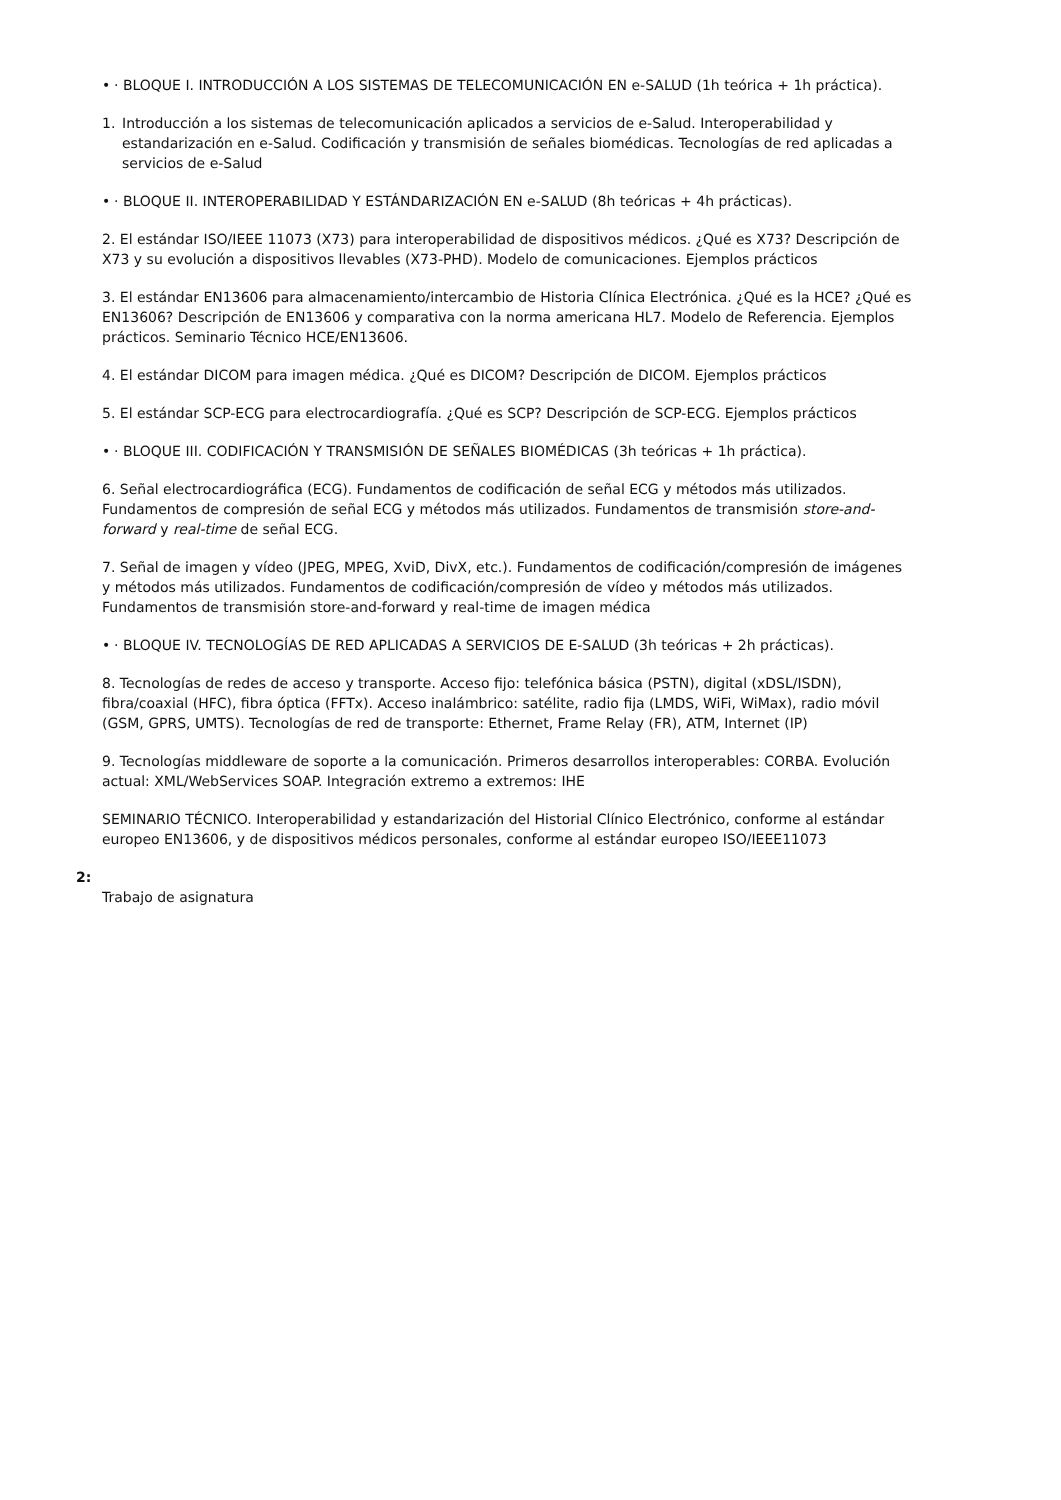• · BLOQUE I. INTRODUCCIÓN A LOS SISTEMAS DE TELECOMUNICACIÓN EN e-SALUD (1h teórica + 1h práctica).
1. Introducción a los sistemas de telecomunicación aplicados a servicios de e-Salud. Interoperabilidad y estandarización en e-Salud. Codificación y transmisión de señales biomédicas. Tecnologías de red aplicadas a servicios de e-Salud
• · BLOQUE II. INTEROPERABILIDAD Y ESTÁNDARIZACIÓN EN e-SALUD (8h teóricas + 4h prácticas).
2. El estándar ISO/IEEE 11073 (X73) para interoperabilidad de dispositivos médicos. ¿Qué es X73? Descripción de X73 y su evolución a dispositivos llevables (X73-PHD). Modelo de comunicaciones. Ejemplos prácticos
3. El estándar EN13606 para almacenamiento/intercambio de Historia Clínica Electrónica. ¿Qué es la HCE? ¿Qué es EN13606? Descripción de EN13606 y comparativa con la norma americana HL7. Modelo de Referencia. Ejemplos prácticos. Seminario Técnico HCE/EN13606.
4. El estándar DICOM para imagen médica. ¿Qué es DICOM? Descripción de DICOM. Ejemplos prácticos
5. El estándar SCP-ECG para electrocardiografía. ¿Qué es SCP? Descripción de SCP-ECG. Ejemplos prácticos
• · BLOQUE III. CODIFICACIÓN Y TRANSMISIÓN DE SEÑALES BIOMÉDICAS (3h teóricas + 1h práctica).
6. Señal electrocardiográfica (ECG). Fundamentos de codificación de señal ECG y métodos más utilizados. Fundamentos de compresión de señal ECG y métodos más utilizados. Fundamentos de transmisión store-and-forward y real-time de señal ECG.
7. Señal de imagen y vídeo (JPEG, MPEG, XviD, DivX, etc.). Fundamentos de codificación/compresión de imágenes y métodos más utilizados. Fundamentos de codificación/compresión de vídeo y métodos más utilizados. Fundamentos de transmisión store-and-forward y real-time de imagen médica
• · BLOQUE IV. TECNOLOGÍAS DE RED APLICADAS A SERVICIOS DE E-SALUD (3h teóricas + 2h prácticas).
8. Tecnologías de redes de acceso y transporte. Acceso fijo: telefónica básica (PSTN), digital (xDSL/ISDN), fibra/coaxial (HFC), fibra óptica (FFTx). Acceso inalámbrico: satélite, radio fija (LMDS, WiFi, WiMax), radio móvil (GSM, GPRS, UMTS). Tecnologías de red de transporte: Ethernet, Frame Relay (FR), ATM, Internet (IP)
9. Tecnologías middleware de soporte a la comunicación. Primeros desarrollos interoperables: CORBA. Evolución actual: XML/WebServices SOAP. Integración extremo a extremos: IHE
SEMINARIO TÉCNICO. Interoperabilidad y estandarización del Historial Clínico Electrónico, conforme al estándar europeo EN13606, y de dispositivos médicos personales, conforme al estándar europeo ISO/IEEE11073
2:
Trabajo de asignatura